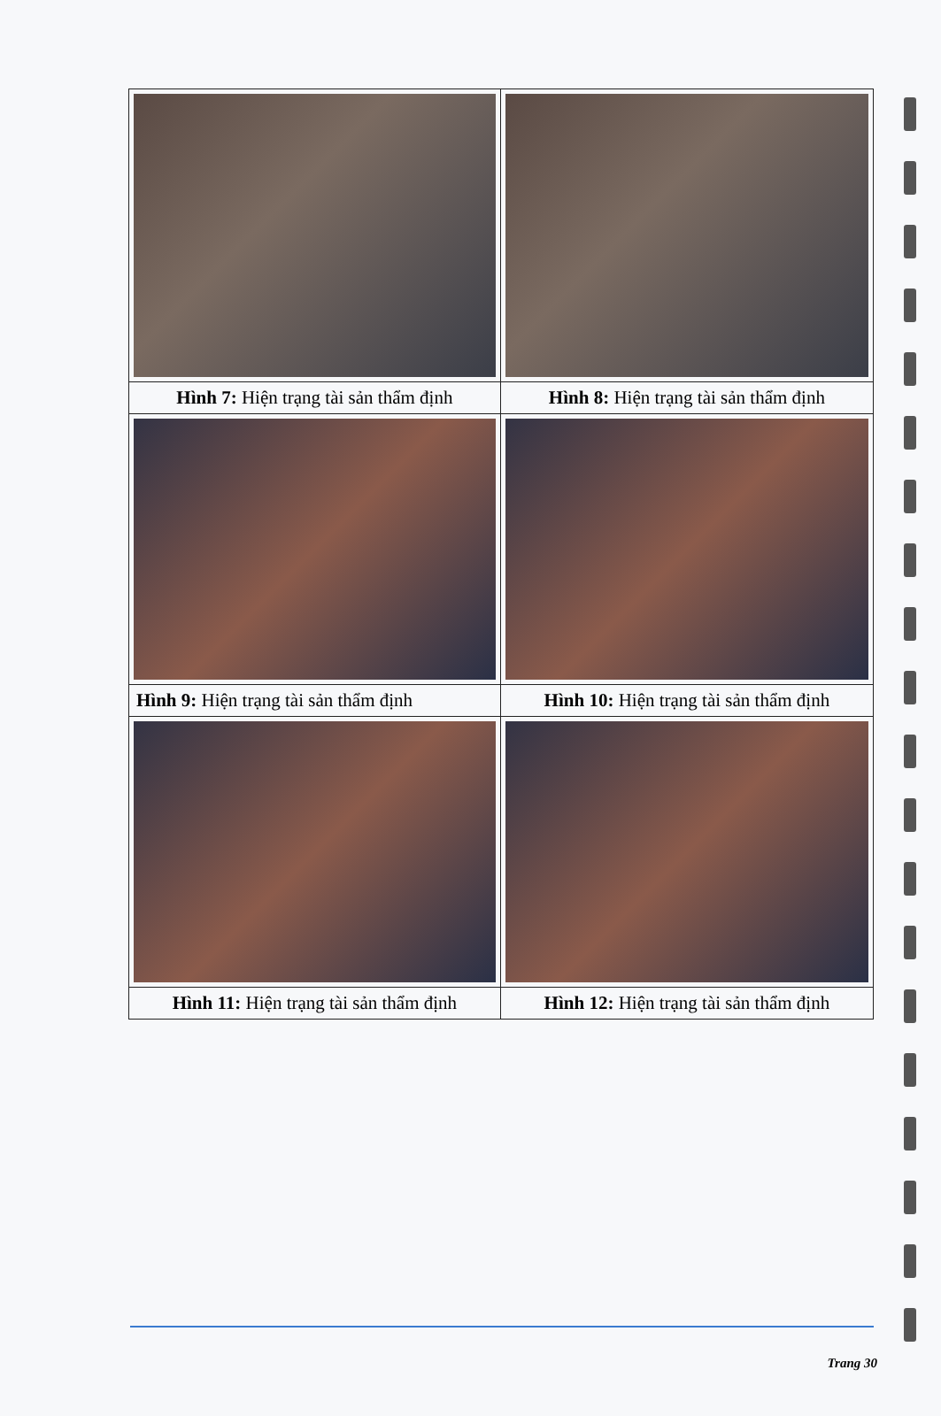| Hình 7: Hiện trạng tài sản thẩm định | Hình 8: Hiện trạng tài sản thẩm định |
| Hình 9: Hiện trạng tài sản thẩm định | Hình 10: Hiện trạng tài sản thẩm định |
| Hình 11: Hiện trạng tài sản thẩm định | Hình 12: Hiện trạng tài sản thẩm định |
Trang 30